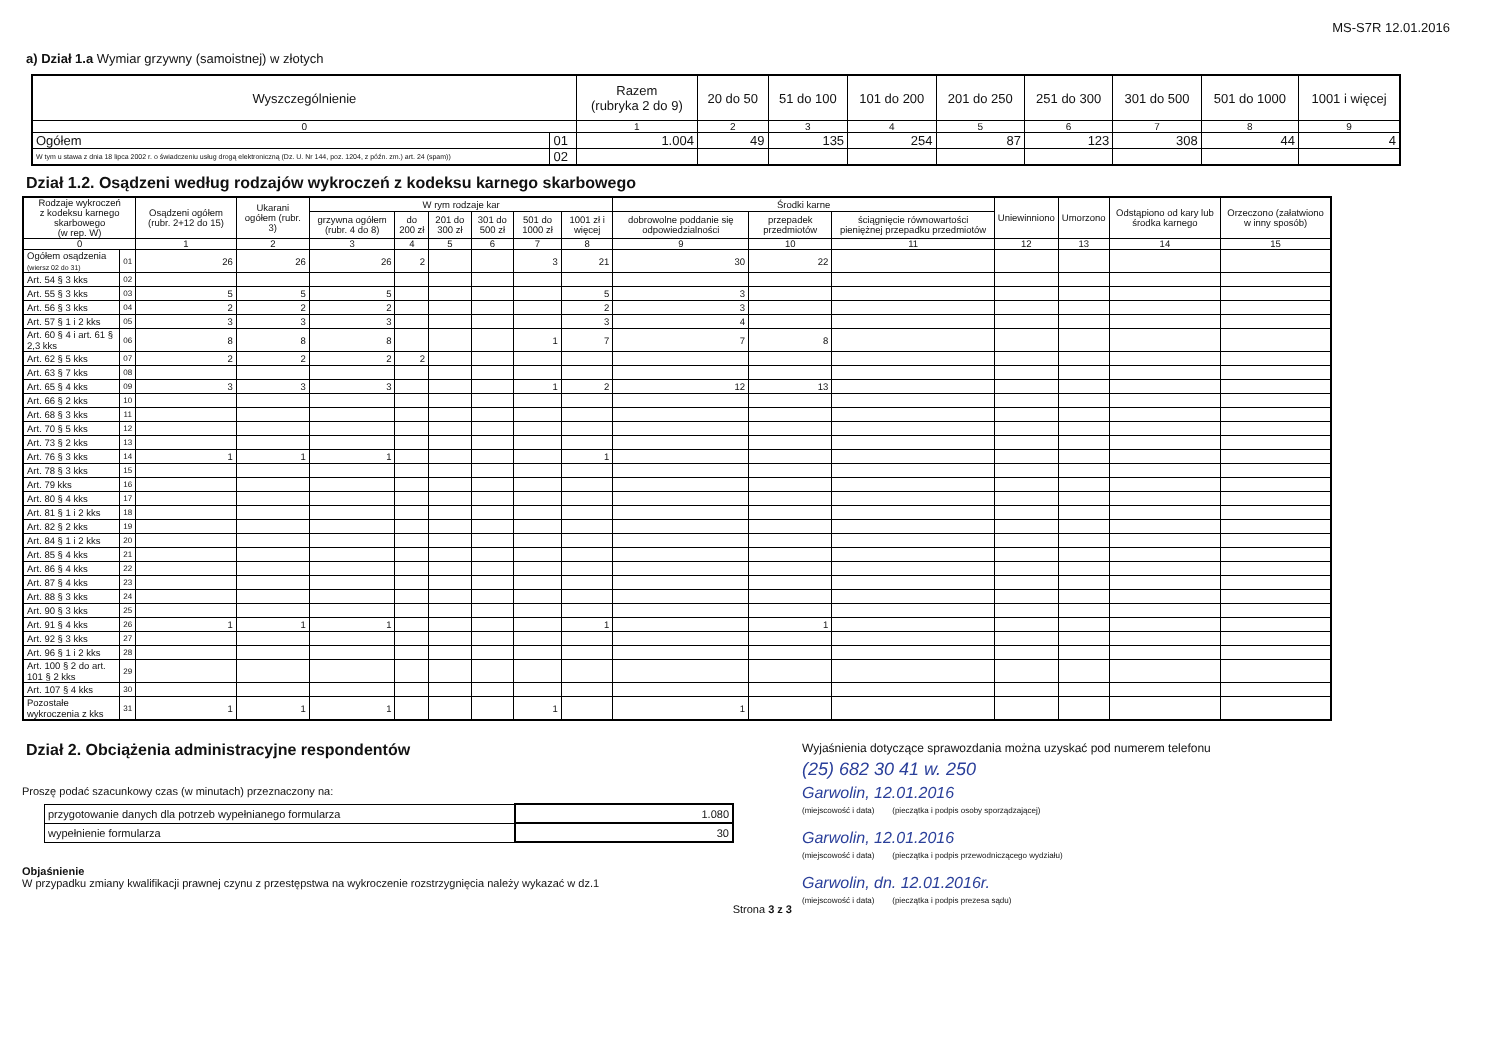MS-S7R 12.01.2016
a) Dział 1.a Wymiar grzywny (samoistnej) w złotych
| Wyszczególnienie | | Razem (rubryka 2 do 9) | 20 do 50 | 51 do 100 | 101 do 200 | 201 do 250 | 251 do 300 | 301 do 500 | 501 do 1000 | 1001 i więcej |
| --- | --- | --- | --- | --- | --- | --- | --- | --- | --- | --- |
| 0 | | 1 | 2 | 3 | 4 | 5 | 6 | 7 | 8 | 9 |
| Ogółem | 01 | 1.004 | 49 | 135 | 254 | 87 | 123 | 308 | 44 | 4 |
| W tym u stawa z dnia 18 lipca 2002 r. o świadczeniu usług drogą elektroniczną (Dz. U. Nr 144, poz. 1204, z późn. zm.) art. 24 (spam)) | 02 | | | | | | | | | |
Dział 1.2. Osądzeni według rodzajów wykroczeń z kodeksu karnego skarbowego
| Rodzaje wykroczeń z kodeksu karnego skarbowego (w rep. W) | | Osądzeni ogółem (rubr. 2+12 do 15) | Ukarani ogółem (rubr. 3) | W rym rodzaje kar | | | | | | Środki karne | | | Uniewinniono | Umorzono | Odstąpiono od kary lub środka karnego | Orzeczono (załatwiono w inny sposób) |
| --- | --- | --- | --- | --- | --- | --- | --- | --- | --- | --- | --- | --- | --- | --- | --- | --- |
| | | | | grzywna ogółem (rubr. 4 do 8) | do 200 zł | 201 do 300 zł | 301 do 500 zł | 501 do 1000 zł | 1001 zł i więcej | dobrowolne poddanie się odpowiedzialności | przepadek przedmiotów | ściągnięcie równowartości pieniężnej przepadku przedmiotów | | | | |
| 0 | | 1 | 2 | 3 | 4 | 5 | 6 | 7 | 8 | 9 | 10 | 11 | 12 | 13 | 14 | 15 |
| Ogółem osądzenia (wiersz 02 do 31) | 01 | 26 | 26 | 26 | 2 | | | 3 | 21 | 30 | 22 | | | | | |
| Art. 54 § 3 kks | 02 | | | | | | | | | | | | | | | |
| Art. 55 § 3 kks | 03 | 5 | 5 | 5 | | | | | 5 | 3 | | | | | | |
| Art. 56 § 3 kks | 04 | 2 | 2 | 2 | | | | | 2 | 3 | | | | | | |
| Art. 57 § 1 i 2 kks | 05 | 3 | 3 | 3 | | | | | 3 | 4 | | | | | | |
| Art. 60 § 4 i art. 61 § 2,3 kks | 06 | 8 | 8 | 8 | | | | 1 | 7 | 7 | 8 | | | | | |
| Art. 62 § 5 kks | 07 | 2 | 2 | 2 | 2 | | | | | | | | | | | |
| Art. 63 § 7 kks | 08 | | | | | | | | | | | | | | | |
| Art. 65 § 4 kks | 09 | 3 | 3 | 3 | | | | 1 | 2 | 12 | 13 | | | | | |
| Art. 66 § 2 kks | 10 | | | | | | | | | | | | | | | |
| Art. 68 § 3 kks | 11 | | | | | | | | | | | | | | | |
| Art. 70 § 5 kks | 12 | | | | | | | | | | | | | | | |
| Art. 73 § 2 kks | 13 | | | | | | | | | | | | | | | |
| Art. 76 § 3 kks | 14 | 1 | 1 | 1 | | | | | 1 | | | | | | | |
| Art. 78 § 3 kks | 15 | | | | | | | | | | | | | | | |
| Art. 79 kks | 16 | | | | | | | | | | | | | | | |
| Art. 80 § 4 kks | 17 | | | | | | | | | | | | | | | |
| Art. 81 § 1 i 2 kks | 18 | | | | | | | | | | | | | | | |
| Art. 82 § 2 kks | 19 | | | | | | | | | | | | | | | |
| Art. 84 § 1 i 2 kks | 20 | | | | | | | | | | | | | | | |
| Art. 85 § 4 kks | 21 | | | | | | | | | | | | | | | |
| Art. 86 § 4 kks | 22 | | | | | | | | | | | | | | | |
| Art. 87 § 4 kks | 23 | | | | | | | | | | | | | | | |
| Art. 88 § 3 kks | 24 | | | | | | | | | | | | | | | |
| Art. 90 § 3 kks | 25 | | | | | | | | | | | | | | | |
| Art. 91 § 4 kks | 26 | 1 | 1 | 1 | | | | | 1 | | 1 | | | | | |
| Art. 92 § 3 kks | 27 | | | | | | | | | | | | | | | |
| Art. 96 § 1 i 2 kks | 28 | | | | | | | | | | | | | | | |
| Art. 100 § 2 do art. 101 § 2 kks | 29 | | | | | | | | | | | | | | | |
| Art. 107 § 4 kks | 30 | | | | | | | | | | | | | | | |
| Pozostałe wykroczenia z kks | 31 | 1 | 1 | 1 | | | | 1 | | 1 | | | | | | |
Dział 2. Obciążenia administracyjne respondentów
Proszę podać szacunkowy czas (w minutach) przeznaczony na:
| przygotowanie danych dla potrzeb wypełnianego formularza | 1.080 |
| wypełnienie formularza | 30 |
Objaśnienie
W przypadku zmiany kwalifikacji prawnej czynu z przestępstwa na wykroczenie rozstrzygnięcia należy wykazać w dz.1
Strona 3 z 3
Wyjaśnienia dotyczące sprawozdania można uzyskać pod numerem telefonu
(25) 682 30 41 w. 250
Garwolin, 12.01.2016
(miejscowość i data) (pieczątka i podpis osoby sporządzającej)
Garwolin, 12.01.2016
(miejscowość i data) (pieczątka i podpis przewodniczącego wydziału)
Garwolin, dn. 12.01.2016r.
(miejscowość i data) (pieczątka i podpis prezesa sądu)